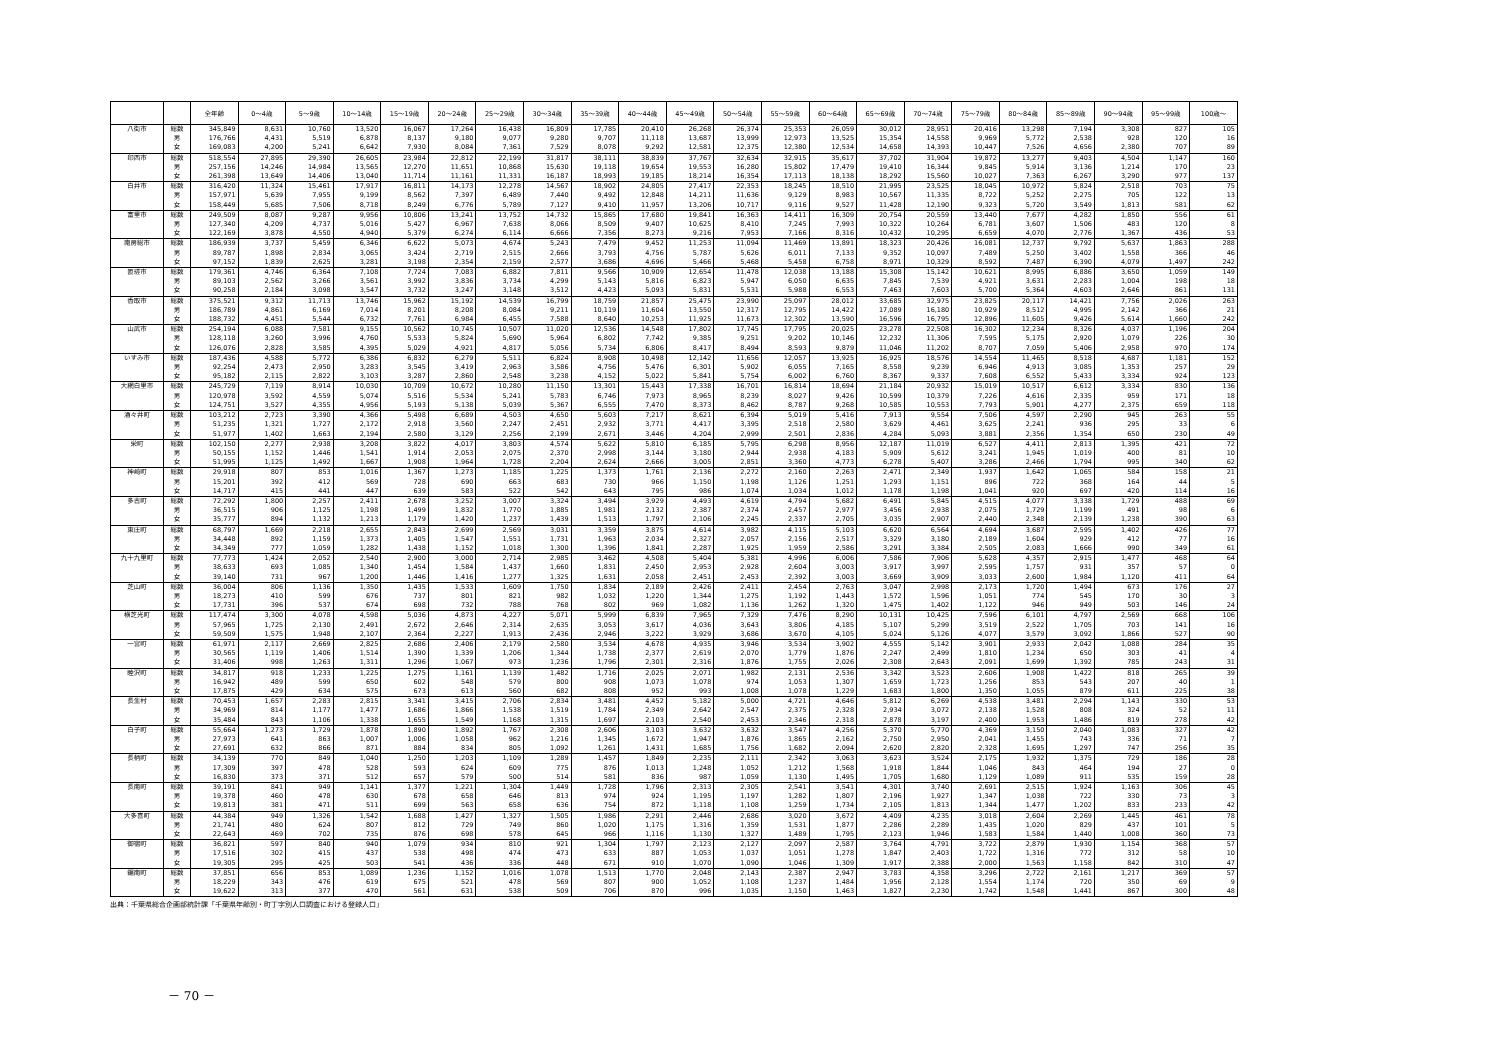| | | 全年齢 | 0～4歳 | 5～9歳 | 10～14歳 | 15～19歳 | 20～24歳 | 25～29歳 | 30～34歳 | 35～39歳 | 40～44歳 | 45～49歳 | 50～54歳 | 55～59歳 | 60～64歳 | 65～69歳 | 70～74歳 | 75～79歳 | 80～84歳 | 85～89歳 | 90～94歳 | 95～99歳 | 100歳～ |
| --- | --- | --- | --- | --- | --- | --- | --- | --- | --- | --- | --- | --- | --- | --- | --- | --- | --- | --- | --- | --- | --- | --- | --- |
| 八街市 | 総数 | 345,849 | 8,631 | 10,760 | 13,520 | 16,067 | 17,264 | 16,438 | 16,809 | 17,785 | 20,410 | 26,268 | 26,374 | 25,353 | 26,059 | 30,012 | 28,951 | 20,416 | 13,298 | 7,194 | 3,308 | 827 | 105 |
| | 男 | 176,766 | 4,431 | 5,519 | 6,878 | 8,137 | 9,180 | 9,077 | 9,280 | 9,707 | 11,118 | 13,687 | 13,999 | 12,973 | 13,525 | 15,354 | 14,558 | 9,969 | 5,772 | 2,538 | 928 | 120 | 16 |
| | 女 | 169,083 | 4,200 | 5,241 | 6,642 | 7,930 | 8,084 | 7,361 | 7,529 | 8,078 | 9,292 | 12,581 | 12,375 | 12,380 | 12,534 | 14,658 | 14,393 | 10,447 | 7,526 | 4,656 | 2,380 | 707 | 89 |
| 印西市 | 総数 | 518,554 | 27,895 | 29,390 | 26,605 | 23,984 | 22,812 | 22,199 | 31,817 | 38,111 | 38,839 | 37,767 | 32,634 | 32,915 | 35,617 | 37,702 | 31,904 | 19,872 | 13,277 | 9,403 | 4,504 | 1,147 | 160 |
| | 男 | 257,156 | 14,246 | 14,984 | 13,565 | 12,270 | 11,651 | 10,868 | 15,630 | 19,118 | 19,654 | 19,553 | 16,280 | 15,802 | 17,479 | 19,410 | 16,344 | 9,845 | 5,914 | 3,136 | 1,214 | 170 | 23 |
| | 女 | 261,398 | 13,649 | 14,406 | 13,040 | 11,714 | 11,161 | 11,331 | 16,187 | 18,993 | 19,185 | 18,214 | 16,354 | 17,113 | 18,138 | 18,292 | 15,560 | 10,027 | 7,363 | 6,267 | 3,290 | 977 | 137 |
| 白井市 | 総数 | 316,420 | 11,324 | 15,461 | 17,917 | 16,811 | 14,173 | 12,278 | 14,567 | 18,902 | 24,805 | 27,417 | 22,353 | 18,245 | 18,510 | 21,995 | 23,525 | 18,045 | 10,972 | 5,824 | 2,518 | 703 | 75 |
| | 男 | 157,971 | 5,639 | 7,955 | 9,199 | 8,562 | 7,397 | 6,489 | 7,440 | 9,492 | 12,848 | 14,211 | 11,636 | 9,129 | 8,983 | 10,567 | 11,335 | 8,722 | 5,252 | 2,275 | 705 | 122 | 13 |
| | 女 | 158,449 | 5,685 | 7,506 | 8,718 | 8,249 | 6,776 | 5,789 | 7,127 | 9,410 | 11,957 | 13,206 | 10,717 | 9,116 | 9,527 | 11,428 | 12,190 | 9,323 | 5,720 | 3,549 | 1,813 | 581 | 62 |
| 富里市 | 総数 | 249,509 | 8,087 | 9,287 | 9,956 | 10,806 | 13,241 | 13,752 | 14,732 | 15,865 | 17,680 | 19,841 | 16,363 | 14,411 | 16,309 | 20,754 | 20,559 | 13,440 | 7,677 | 4,282 | 1,850 | 556 | 61 |
| | 男 | 127,340 | 4,209 | 4,737 | 5,016 | 5,427 | 6,967 | 7,638 | 8,066 | 8,509 | 9,407 | 10,625 | 8,410 | 7,245 | 7,993 | 10,322 | 10,264 | 6,781 | 3,607 | 1,506 | 483 | 120 | 8 |
| | 女 | 122,169 | 3,878 | 4,550 | 4,940 | 5,379 | 6,274 | 6,114 | 6,666 | 7,356 | 8,273 | 9,216 | 7,953 | 7,166 | 8,316 | 10,432 | 10,295 | 6,659 | 4,070 | 2,776 | 1,367 | 436 | 53 |
| 南房総市 | 総数 | 186,939 | 3,737 | 5,459 | 6,346 | 6,622 | 5,073 | 4,674 | 5,243 | 7,479 | 9,452 | 11,253 | 11,094 | 11,469 | 13,891 | 18,323 | 20,426 | 16,081 | 12,737 | 9,792 | 5,637 | 1,863 | 288 |
| | 男 | 89,787 | 1,898 | 2,834 | 3,065 | 3,424 | 2,719 | 2,515 | 2,666 | 3,793 | 4,756 | 5,787 | 5,626 | 6,011 | 7,133 | 9,352 | 10,097 | 7,489 | 5,250 | 3,402 | 1,558 | 366 | 46 |
| | 女 | 97,152 | 1,839 | 2,625 | 3,281 | 3,198 | 2,354 | 2,159 | 2,577 | 3,686 | 4,696 | 5,466 | 5,468 | 5,458 | 6,758 | 8,971 | 10,329 | 8,592 | 7,487 | 6,390 | 4,079 | 1,497 | 242 |
| 匝瑳市 | 総数 | 179,361 | 4,746 | 6,364 | 7,108 | 7,724 | 7,083 | 6,882 | 7,811 | 9,566 | 10,909 | 12,654 | 11,478 | 12,038 | 13,188 | 15,308 | 15,142 | 10,621 | 8,995 | 6,886 | 3,650 | 1,059 | 149 |
| | 男 | 89,103 | 2,562 | 3,266 | 3,561 | 3,992 | 3,836 | 3,734 | 4,299 | 5,143 | 5,816 | 6,823 | 5,947 | 6,050 | 6,635 | 7,845 | 7,539 | 4,921 | 3,631 | 2,283 | 1,004 | 198 | 18 |
| | 女 | 90,258 | 2,184 | 3,098 | 3,547 | 3,732 | 3,247 | 3,148 | 3,512 | 4,423 | 5,093 | 5,831 | 5,531 | 5,988 | 6,553 | 7,463 | 7,603 | 5,700 | 5,364 | 4,603 | 2,646 | 861 | 131 |
| 香取市 | 総数 | 375,521 | 9,312 | 11,713 | 13,746 | 15,962 | 15,192 | 14,539 | 16,799 | 18,759 | 21,857 | 25,475 | 23,990 | 25,097 | 28,012 | 33,685 | 32,975 | 23,825 | 20,117 | 14,421 | 7,756 | 2,026 | 263 |
| | 男 | 186,789 | 4,861 | 6,169 | 7,014 | 8,201 | 8,208 | 8,084 | 9,211 | 10,119 | 11,604 | 13,550 | 12,317 | 12,795 | 14,422 | 17,089 | 16,180 | 10,929 | 8,512 | 4,995 | 2,142 | 366 | 21 |
| | 女 | 188,732 | 4,451 | 5,544 | 6,732 | 7,761 | 6,984 | 6,455 | 7,588 | 8,640 | 10,253 | 11,925 | 11,673 | 12,302 | 13,590 | 16,596 | 16,795 | 12,896 | 11,605 | 9,426 | 5,614 | 1,660 | 242 |
| 山武市 | 総数 | 254,194 | 6,088 | 7,581 | 9,155 | 10,562 | 10,745 | 10,507 | 11,020 | 12,536 | 14,548 | 17,802 | 17,745 | 17,795 | 20,025 | 23,278 | 22,508 | 16,302 | 12,234 | 8,326 | 4,037 | 1,196 | 204 |
| | 男 | 128,118 | 3,260 | 3,996 | 4,760 | 5,533 | 5,824 | 5,690 | 5,964 | 6,802 | 7,742 | 9,385 | 9,251 | 9,202 | 10,146 | 12,232 | 11,306 | 7,595 | 5,175 | 2,920 | 1,079 | 226 | 30 |
| | 女 | 126,076 | 2,828 | 3,585 | 4,395 | 5,029 | 4,921 | 4,817 | 5,056 | 5,734 | 6,806 | 8,417 | 8,494 | 8,593 | 9,879 | 11,046 | 11,202 | 8,707 | 7,059 | 5,406 | 2,958 | 970 | 174 |
| いすみ市 | 総数 | 187,436 | 4,588 | 5,772 | 6,386 | 6,832 | 6,279 | 5,511 | 6,824 | 8,908 | 10,498 | 12,142 | 11,656 | 12,057 | 13,925 | 16,925 | 18,576 | 14,554 | 11,465 | 8,518 | 4,687 | 1,181 | 152 |
| | 男 | 92,254 | 2,473 | 2,950 | 3,283 | 3,545 | 3,419 | 2,963 | 3,586 | 4,756 | 5,476 | 6,301 | 5,902 | 6,055 | 7,165 | 8,558 | 9,239 | 6,946 | 4,913 | 3,085 | 1,353 | 257 | 29 |
| | 女 | 95,182 | 2,115 | 2,822 | 3,103 | 3,287 | 2,860 | 2,548 | 3,238 | 4,152 | 5,022 | 5,841 | 5,754 | 6,002 | 6,760 | 8,367 | 9,337 | 7,608 | 6,552 | 5,433 | 3,334 | 924 | 123 |
| 大網白里市 | 総数 | 245,729 | 7,119 | 8,914 | 10,030 | 10,709 | 10,672 | 10,280 | 11,150 | 13,301 | 15,443 | 17,338 | 16,701 | 16,814 | 18,694 | 21,184 | 20,932 | 15,019 | 10,517 | 6,612 | 3,334 | 830 | 136 |
| | 男 | 120,978 | 3,592 | 4,559 | 5,074 | 5,516 | 5,534 | 5,241 | 5,783 | 6,746 | 7,973 | 8,965 | 8,239 | 8,027 | 9,426 | 10,599 | 10,379 | 7,226 | 4,616 | 2,335 | 959 | 171 | 18 |
| | 女 | 124,751 | 3,527 | 4,355 | 4,956 | 5,193 | 5,138 | 5,039 | 5,367 | 6,555 | 7,470 | 8,373 | 8,462 | 8,787 | 9,268 | 10,585 | 10,553 | 7,793 | 5,901 | 4,277 | 2,375 | 659 | 118 |
| 酒々井町 | 総数 | 103,212 | 2,723 | 3,390 | 4,366 | 5,498 | 6,689 | 4,503 | 4,650 | 5,603 | 7,217 | 8,621 | 6,394 | 5,019 | 5,416 | 7,913 | 9,554 | 7,506 | 4,597 | 2,290 | 945 | 263 | 55 |
| | 男 | 51,235 | 1,321 | 1,727 | 2,172 | 2,918 | 3,560 | 2,247 | 2,451 | 2,932 | 3,771 | 4,417 | 3,395 | 2,518 | 2,580 | 3,629 | 4,461 | 3,625 | 2,241 | 936 | 295 | 33 | 6 |
| | 女 | 51,977 | 1,402 | 1,663 | 2,194 | 2,580 | 3,129 | 2,256 | 2,199 | 2,671 | 3,446 | 4,204 | 2,999 | 2,501 | 2,836 | 4,284 | 5,093 | 3,881 | 2,356 | 1,354 | 650 | 230 | 49 |
| 栄町 | 総数 | 102,150 | 2,277 | 2,938 | 3,208 | 3,822 | 4,017 | 3,803 | 4,574 | 5,622 | 5,810 | 6,185 | 5,795 | 6,298 | 8,956 | 12,187 | 11,019 | 6,527 | 4,411 | 2,813 | 1,395 | 421 | 72 |
| | 男 | 50,155 | 1,152 | 1,446 | 1,541 | 1,914 | 2,053 | 2,075 | 2,370 | 2,998 | 3,144 | 3,180 | 2,944 | 2,938 | 4,183 | 5,909 | 5,612 | 3,241 | 1,945 | 1,019 | 400 | 81 | 10 |
| | 女 | 51,995 | 1,125 | 1,492 | 1,667 | 1,908 | 1,964 | 1,728 | 2,204 | 2,624 | 2,666 | 3,005 | 2,851 | 3,360 | 4,773 | 6,278 | 5,407 | 3,286 | 2,466 | 1,794 | 995 | 340 | 62 |
| 神崎町 | 総数 | 29,918 | 807 | 853 | 1,016 | 1,367 | 1,273 | 1,185 | 1,225 | 1,373 | 1,761 | 2,136 | 2,272 | 2,160 | 2,263 | 2,471 | 2,349 | 1,937 | 1,642 | 1,065 | 584 | 158 | 21 |
| | 男 | 15,201 | 392 | 412 | 569 | 728 | 690 | 663 | 683 | 730 | 966 | 1,150 | 1,198 | 1,126 | 1,251 | 1,293 | 1,151 | 896 | 722 | 368 | 164 | 44 | 5 |
| | 女 | 14,717 | 415 | 441 | 447 | 639 | 583 | 522 | 542 | 643 | 795 | 986 | 1,074 | 1,034 | 1,012 | 1,178 | 1,198 | 1,041 | 920 | 697 | 420 | 114 | 16 |
| 多古町 | 総数 | 72,292 | 1,800 | 2,257 | 2,411 | 2,678 | 3,252 | 3,007 | 3,324 | 3,494 | 3,929 | 4,493 | 4,619 | 4,794 | 5,682 | 6,491 | 5,845 | 4,515 | 4,077 | 3,338 | 1,729 | 488 | 69 |
| | 男 | 36,515 | 906 | 1,125 | 1,198 | 1,499 | 1,832 | 1,770 | 1,885 | 1,981 | 2,132 | 2,387 | 2,374 | 2,457 | 2,977 | 3,456 | 2,938 | 2,075 | 1,729 | 1,199 | 491 | 98 | 6 |
| | 女 | 35,777 | 894 | 1,132 | 1,213 | 1,179 | 1,420 | 1,237 | 1,439 | 1,513 | 1,797 | 2,106 | 2,245 | 2,337 | 2,705 | 3,035 | 2,907 | 2,440 | 2,348 | 2,139 | 1,238 | 390 | 63 |
| 東庄町 | 総数 | 68,797 | 1,669 | 2,218 | 2,655 | 2,843 | 2,699 | 2,569 | 3,031 | 3,359 | 3,875 | 4,614 | 3,982 | 4,115 | 5,103 | 6,620 | 6,564 | 4,694 | 3,687 | 2,595 | 1,402 | 426 | 77 |
| | 男 | 34,448 | 892 | 1,159 | 1,373 | 1,405 | 1,547 | 1,551 | 1,731 | 1,963 | 2,034 | 2,327 | 2,057 | 2,156 | 2,517 | 3,329 | 3,180 | 2,189 | 1,604 | 929 | 412 | 77 | 16 |
| | 女 | 34,349 | 777 | 1,059 | 1,282 | 1,438 | 1,152 | 1,018 | 1,300 | 1,396 | 1,841 | 2,287 | 1,925 | 1,959 | 2,586 | 3,291 | 3,384 | 2,505 | 2,083 | 1,666 | 990 | 349 | 61 |
| 九十九里町 | 総数 | 77,773 | 1,424 | 2,052 | 2,540 | 2,900 | 3,000 | 2,714 | 2,985 | 3,462 | 4,508 | 5,404 | 5,381 | 4,996 | 6,006 | 7,586 | 7,906 | 5,628 | 4,357 | 2,915 | 1,477 | 468 | 64 |
| | 男 | 38,633 | 693 | 1,085 | 1,340 | 1,454 | 1,584 | 1,437 | 1,660 | 1,831 | 2,450 | 2,953 | 2,928 | 2,604 | 3,003 | 3,917 | 3,997 | 2,595 | 1,757 | 931 | 357 | 57 | 0 |
| | 女 | 39,140 | 731 | 967 | 1,200 | 1,446 | 1,416 | 1,277 | 1,325 | 1,631 | 2,058 | 2,451 | 2,453 | 2,392 | 3,003 | 3,669 | 3,909 | 3,033 | 2,600 | 1,984 | 1,120 | 411 | 64 |
| 芝山町 | 総数 | 36,004 | 806 | 1,136 | 1,350 | 1,435 | 1,533 | 1,609 | 1,750 | 1,834 | 2,189 | 2,426 | 2,411 | 2,454 | 2,763 | 3,047 | 2,998 | 2,173 | 1,720 | 1,494 | 673 | 176 | 27 |
| | 男 | 18,273 | 410 | 599 | 676 | 737 | 801 | 821 | 982 | 1,032 | 1,220 | 1,344 | 1,275 | 1,192 | 1,443 | 1,572 | 1,596 | 1,051 | 774 | 545 | 170 | 30 | 3 |
| | 女 | 17,731 | 396 | 537 | 674 | 698 | 732 | 788 | 768 | 802 | 969 | 1,082 | 1,136 | 1,262 | 1,320 | 1,475 | 1,402 | 1,122 | 946 | 949 | 503 | 146 | 24 |
| 横芝光町 | 総数 | 117,474 | 3,300 | 4,078 | 4,598 | 5,036 | 4,873 | 4,227 | 5,071 | 5,999 | 6,839 | 7,965 | 7,329 | 7,476 | 8,290 | 10,131 | 10,425 | 7,596 | 6,101 | 4,797 | 2,569 | 668 | 106 |
| | 男 | 57,965 | 1,725 | 2,130 | 2,491 | 2,672 | 2,646 | 2,314 | 2,635 | 3,053 | 3,617 | 4,036 | 3,643 | 3,806 | 4,185 | 5,107 | 5,299 | 3,519 | 2,522 | 1,705 | 703 | 141 | 16 |
| | 女 | 59,509 | 1,575 | 1,948 | 2,107 | 2,364 | 2,227 | 1,913 | 2,436 | 2,946 | 3,222 | 3,929 | 3,686 | 3,670 | 4,105 | 5,024 | 5,126 | 4,077 | 3,579 | 3,092 | 1,866 | 527 | 90 |
| 一宮町 | 総数 | 61,971 | 2,117 | 2,669 | 2,825 | 2,686 | 2,406 | 2,179 | 2,580 | 3,534 | 4,678 | 4,935 | 3,946 | 3,534 | 3,902 | 4,555 | 5,142 | 3,901 | 2,933 | 2,042 | 1,088 | 284 | 35 |
| | 男 | 30,565 | 1,119 | 1,406 | 1,514 | 1,390 | 1,339 | 1,206 | 1,344 | 1,738 | 2,377 | 2,619 | 2,070 | 1,779 | 1,876 | 2,247 | 2,499 | 1,810 | 1,234 | 650 | 303 | 41 | 4 |
| | 女 | 31,406 | 998 | 1,263 | 1,311 | 1,296 | 1,067 | 973 | 1,236 | 1,796 | 2,301 | 2,316 | 1,876 | 1,755 | 2,026 | 2,308 | 2,643 | 2,091 | 1,699 | 1,392 | 785 | 243 | 31 |
| 睦沢町 | 総数 | 34,817 | 918 | 1,233 | 1,225 | 1,275 | 1,161 | 1,139 | 1,482 | 1,716 | 2,025 | 2,071 | 1,982 | 2,131 | 2,536 | 3,342 | 3,523 | 2,606 | 1,908 | 1,422 | 818 | 265 | 39 |
| | 男 | 16,942 | 489 | 599 | 650 | 602 | 548 | 579 | 800 | 908 | 1,073 | 1,078 | 974 | 1,053 | 1,307 | 1,659 | 1,723 | 1,256 | 853 | 543 | 207 | 40 | 1 |
| | 女 | 17,875 | 429 | 634 | 575 | 673 | 613 | 560 | 682 | 808 | 952 | 993 | 1,008 | 1,078 | 1,229 | 1,683 | 1,800 | 1,350 | 1,055 | 879 | 611 | 225 | 38 |
| 長生村 | 総数 | 70,453 | 1,657 | 2,283 | 2,815 | 3,341 | 3,415 | 2,706 | 2,834 | 3,481 | 4,452 | 5,182 | 5,000 | 4,721 | 4,646 | 5,812 | 6,269 | 4,538 | 3,481 | 2,294 | 1,143 | 330 | 53 |
| | 男 | 34,969 | 814 | 1,177 | 1,477 | 1,686 | 1,866 | 1,538 | 1,519 | 1,784 | 2,349 | 2,642 | 2,547 | 2,375 | 2,328 | 2,934 | 3,072 | 2,138 | 1,528 | 808 | 324 | 52 | 11 |
| | 女 | 35,484 | 843 | 1,106 | 1,338 | 1,655 | 1,549 | 1,168 | 1,315 | 1,697 | 2,103 | 2,540 | 2,453 | 2,346 | 2,318 | 2,878 | 3,197 | 2,400 | 1,953 | 1,486 | 819 | 278 | 42 |
| 白子町 | 総数 | 55,664 | 1,273 | 1,729 | 1,878 | 1,890 | 1,892 | 1,767 | 2,308 | 2,606 | 3,103 | 3,632 | 3,632 | 3,547 | 4,256 | 5,370 | 5,770 | 4,369 | 3,150 | 2,040 | 1,083 | 327 | 42 |
| | 男 | 27,973 | 641 | 863 | 1,007 | 1,006 | 1,058 | 962 | 1,216 | 1,345 | 1,672 | 1,947 | 1,876 | 1,865 | 2,162 | 2,750 | 2,950 | 2,041 | 1,455 | 743 | 336 | 71 | 7 |
| | 女 | 27,691 | 632 | 866 | 871 | 884 | 834 | 805 | 1,092 | 1,261 | 1,431 | 1,685 | 1,756 | 1,682 | 2,094 | 2,620 | 2,820 | 2,328 | 1,695 | 1,297 | 747 | 256 | 35 |
| 長柄町 | 総数 | 34,139 | 770 | 849 | 1,040 | 1,250 | 1,203 | 1,109 | 1,289 | 1,457 | 1,849 | 2,235 | 2,111 | 2,342 | 3,063 | 3,623 | 3,524 | 2,175 | 1,932 | 1,375 | 729 | 186 | 28 |
| | 男 | 17,309 | 397 | 478 | 528 | 593 | 624 | 609 | 775 | 876 | 1,013 | 1,248 | 1,052 | 1,212 | 1,568 | 1,918 | 1,844 | 1,046 | 843 | 464 | 194 | 27 | 0 |
| | 女 | 16,830 | 373 | 371 | 512 | 657 | 579 | 500 | 514 | 581 | 836 | 987 | 1,059 | 1,130 | 1,495 | 1,705 | 1,680 | 1,129 | 1,089 | 911 | 535 | 159 | 28 |
| 長南町 | 総数 | 39,191 | 841 | 949 | 1,141 | 1,377 | 1,221 | 1,304 | 1,449 | 1,728 | 1,796 | 2,313 | 2,305 | 2,541 | 3,541 | 4,301 | 3,740 | 2,691 | 2,515 | 1,924 | 1,163 | 306 | 45 |
| | 男 | 19,378 | 460 | 478 | 630 | 678 | 658 | 646 | 813 | 974 | 924 | 1,195 | 1,197 | 1,282 | 1,807 | 2,196 | 1,927 | 1,347 | 1,038 | 722 | 330 | 73 | 3 |
| | 女 | 19,813 | 381 | 471 | 511 | 699 | 563 | 658 | 636 | 754 | 872 | 1,118 | 1,108 | 1,259 | 1,734 | 2,105 | 1,813 | 1,344 | 1,477 | 1,202 | 833 | 233 | 42 |
| 大多喜町 | 総数 | 44,384 | 949 | 1,326 | 1,542 | 1,688 | 1,427 | 1,327 | 1,505 | 1,986 | 2,291 | 2,446 | 2,686 | 3,020 | 3,672 | 4,409 | 4,235 | 3,018 | 2,604 | 2,269 | 1,445 | 461 | 78 |
| | 男 | 21,741 | 480 | 624 | 807 | 812 | 729 | 749 | 860 | 1,020 | 1,175 | 1,316 | 1,359 | 1,531 | 1,877 | 2,286 | 2,289 | 1,435 | 1,020 | 829 | 437 | 101 | 5 |
| | 女 | 22,643 | 469 | 702 | 735 | 876 | 698 | 578 | 645 | 966 | 1,116 | 1,130 | 1,327 | 1,489 | 1,795 | 2,123 | 1,946 | 1,583 | 1,584 | 1,440 | 1,008 | 360 | 73 |
| 御宿町 | 総数 | 36,821 | 597 | 840 | 940 | 1,079 | 934 | 810 | 921 | 1,304 | 1,797 | 2,123 | 2,127 | 2,097 | 2,587 | 3,764 | 4,791 | 3,722 | 2,879 | 1,930 | 1,154 | 368 | 57 |
| | 男 | 17,516 | 302 | 415 | 437 | 538 | 498 | 474 | 473 | 633 | 887 | 1,053 | 1,037 | 1,051 | 1,278 | 1,847 | 2,403 | 1,722 | 1,316 | 772 | 312 | 58 | 10 |
| | 女 | 19,305 | 295 | 425 | 503 | 541 | 436 | 336 | 448 | 671 | 910 | 1,070 | 1,090 | 1,046 | 1,309 | 1,917 | 2,388 | 2,000 | 1,563 | 1,158 | 842 | 310 | 47 |
| 鋸南町 | 総数 | 37,851 | 656 | 853 | 1,089 | 1,236 | 1,152 | 1,016 | 1,078 | 1,513 | 1,770 | 2,048 | 2,143 | 2,387 | 2,947 | 3,783 | 4,358 | 3,296 | 2,722 | 2,161 | 1,217 | 369 | 57 |
| | 男 | 18,229 | 343 | 476 | 619 | 675 | 521 | 478 | 569 | 807 | 900 | 1,052 | 1,108 | 1,237 | 1,484 | 1,956 | 2,128 | 1,554 | 1,174 | 720 | 350 | 69 | 9 |
| | 女 | 19,622 | 313 | 377 | 470 | 561 | 631 | 538 | 509 | 706 | 870 | 996 | 1,035 | 1,150 | 1,463 | 1,827 | 2,230 | 1,742 | 1,548 | 1,441 | 867 | 300 | 48 |
出典：千葉県総合企画部統計課「千葉県年齢別・町丁字別人口調査における登録人口」
－ 70 －